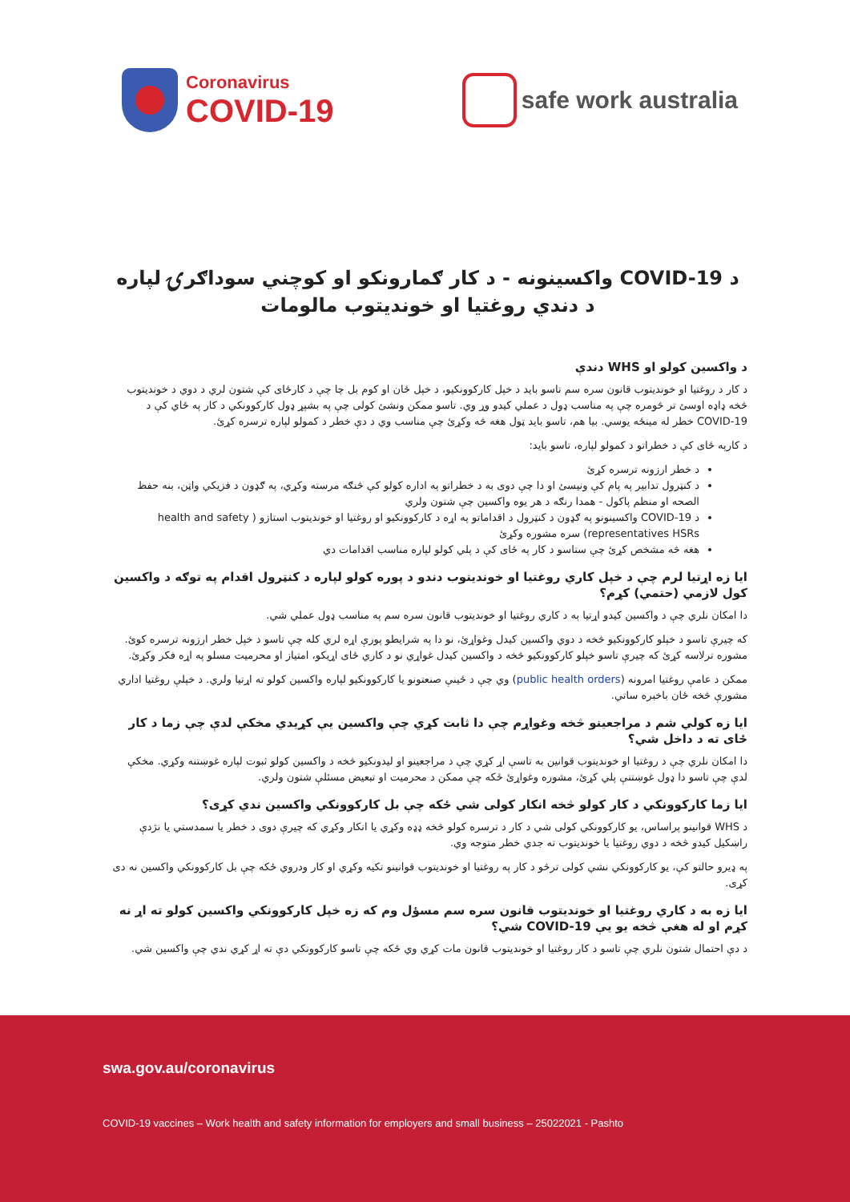Coronavirus
COVID-19
safe work australia
د COVID-19 واکسینونه - د کار ګمارونکو او کوچني سوداګرۍ لپاره د دندي روغتیا او خوندیتوب مالومات
د واکسین کولو او WHS دندې
د کار د روغتیا او خوندیتوب قانون سره سم تاسو باید د خپل کارکوونکیو، د خپل ځان او کوم بل چا چې د کارځای کې شتون لري د دوي د خوندیتوب څخه ډاډه اوسئ تر څومره چې په مناسب ډول د عملي کیدو وړ وي. تاسو ممکن ونشئ کولی چې په بشپړ ډول کارکوونکي د کار په ځاي کې د COVID-19 خطر له مینځه یوسي. بیا هم، تاسو باید ټول هغه څه وکړئ چې مناسب وي د دې خطر د کمولو لپاره ترسره کړئ.
د کارپه ځای کې د خطراتو د کمولو لپاره، تاسو باید:
د خطر ارزونه ترسره کړئ
د کنټرول تدابیر په پام کې ونیسئ او دا چې دوی به د خطراتو په اداره کولو کې څنګه مرسته وکړي، په ګډون د فزیکي واټن، بنه حفظ الصحه او منظم پاکول - همدا رنګه د هر یوه واکسین چې شتون ولري
د COVID-19 واکسینونو په ګډون د کنټرول د اقداماتو په اړه د کارکوونکیو او روغتیا او خوندیتوب استازو ( health and safety representatives HSRs) سره مشوره وکړئ
هغه څه مشخص کړئ چې ستاسو د کار په ځای کې د پلي کولو لپاره مناسب اقدامات دي
ایا زه اړتیا لرم چې د خپل کاري روغتیا او خوندیتوب دندو د پوره کولو لپاره د کنټرول اقدام په توګه د واکسین کول لازمي (حتمي) کړم؟
دا امکان نلري چې د واکسین کیدو اړتیا به د کاري روغتیا او خوندیتوب قانون سره سم په مناسب ډول عملي شي.
که چیرې تاسو د خپلو کارکوونکیو څخه د دوي واکسین کیدل وغواړئ، نو دا په شرایطو پورې اړه لري کله چې تاسو د خپل خطر ارزونه ترسره کوئ. مشوره ترلاسه کړئ که چیرې تاسو خپلو کارکوونکیو څخه د واکسین کیدل غواړي نو د کاري ځای اړیکو، امتیاز او محرمیت مسلو په اړه فکر وکړئ.
ممکن د عامې روغتیا امرونه (public health orders) وي چې د ځینې صنعتونو یا کارکوونکیو لپاره واکسین کولو ته اړتیا ولري. د خپلې روغتیا اداري مشورې څخه ځان باخبره ساتي.
ایا زه کولي شم د مراجعینو څخه وغواړم چې دا ثابت کړي چې واکسین یې کړیدي مخکې لدې چې زما د کار ځای ته د داخل شي؟
دا امکان نلري چې د روغتیا او خوندیتوب قوانین به تاسې اړ کړي چې د مراجعینو او لیدونکیو څخه د واکسین کولو ثبوت لپاره غوښتنه وکړي. مخکې لدې چې تاسو دا ډول غوښتنې پلي کړئ، مشوره وغواړئ ځکه چې ممکن د محرمیت او تبعیض مسئلې شتون ولري.
ایا زما کارکوونکي د کار کولو څخه انکار کولی شي ځکه چې بل کارکوونکي واکسین ندي کړی؟
د WHS قوانینو پراساس، یو کارکوونکي کولی شي د کار د ترسره کولو څخه ډډه وکړي یا انکار وکړي که چیرې دوی د خطر یا سمدستي یا نژدې راښکیل کیدو څخه د دوي روغتیا یا خوندیتوب ته جدي خطر متوجه وي.
په ډیرو حالتو کې، یو کارکوونکي نشي کولی ترڅو د کار په روغتیا او خوندیتوب قوانینو تکیه وکړي او کار ودروي ځکه چې بل کارکوونکي واکسین نه دی کړی.
ایا زه به د کاري روغتیا او خوندیتوب قانون سره سم مسؤل وم که زه خپل کارکوونکي واکسین کولو ته اړ نه کړم او له هغې څخه یو یې COVID-19 شي؟
د دې احتمال شتون نلري چې تاسو د کار روغتیا او خوندیتوب قانون مات کړي وي ځکه چې تاسو کارکوونکي دې ته اړ کړي ندي چې واکسین شي.
swa.gov.au/coronavirus
COVID-19 vaccines – Work health and safety information for employers and small business – 25022021 - Pashto